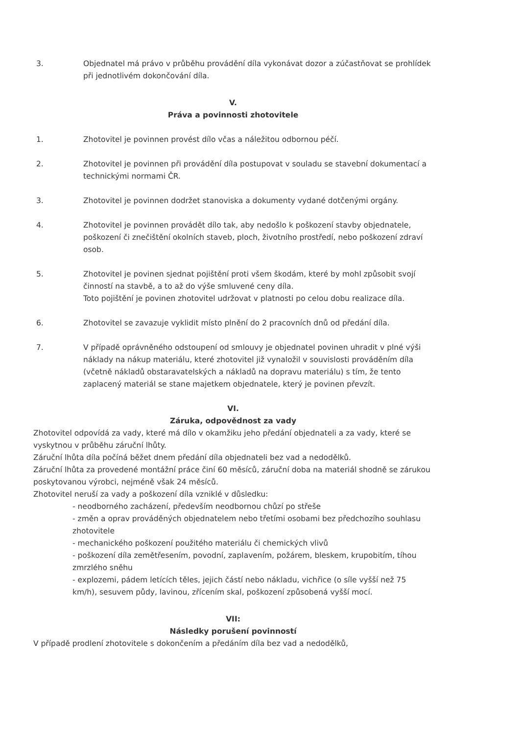3. Objednatel má právo v průběhu provádění díla vykonávat dozor a zúčastňovat se prohlídek při jednotlivém dokončování díla.
V.
Práva a povinnosti zhotovitele
1. Zhotovitel je povinnen provést dílo včas a náležitou odbornou péčí.
2. Zhotovitel je povinnen při provádění díla postupovat v souladu se stavební dokumentací a technickými normami ČR.
3. Zhotovitel je povinnen dodržet stanoviska a dokumenty vydané dotčenými orgány.
4. Zhotovitel je povinnen provádět dílo tak, aby nedošlo k poškození stavby objednatele, poškození či znečištění okolních staveb, ploch, životního prostředí, nebo poškození zdraví osob.
5. Zhotovitel je povinen sjednat pojištění proti všem škodám, které by mohl způsobit svojí činností na stavbě, a to až do výše smluvené ceny díla.
Toto pojištění je povinen zhotovitel udržovat v platnosti po celou dobu realizace díla.
6. Zhotovitel se zavazuje vyklidit místo plnění do 2 pracovních dnů od předání díla.
7. V případě oprávněného odstoupení od smlouvy je objednatel povinen uhradit v plné výši náklady na nákup materiálu, které zhotovitel již vynaložil v souvislosti prováděním díla (včetně nákladů obstaravatelských a nákladů na dopravu materiálu) s tím, že tento zaplacený materiál se stane majetkem objednatele, který je povinen převzít.
VI.
Záruka, odpovědnost za vady
Zhotovitel odpovídá za vady, které má dílo v okamžiku jeho předání objednateli a za vady, které se vyskytnou v průběhu záruční lhůty.
Záruční lhůta díla počíná běžet dnem předání díla objednateli bez vad a nedodělků.
Záruční lhůta za provedené montážní práce činí 60 měsíců, záruční doba na materiál shodně se zárukou poskytovanou výrobci, nejméně však 24 měsíců.
Zhotovitel neruší za vady a poškození díla vzniklé v důsledku:
- neodborného zacházení, především neodbornou chůzí po střeše
- změn a oprav prováděných objednatelem nebo třetími osobami bez předchozího souhlasu zhotovitele
- mechanického poškození použitého materiálu či chemických vlivů
- poškození díla zemětřesením, povodní, zaplavením, požárem, bleskem, krupobitím, tíhou zmrzlého sněhu
- explozemi, pádem letících těles, jejich částí nebo nákladu, vichřice (o síle vyšší než 75 km/h), sesuvem půdy, lavinou, zřícením skal, poškození způsobená vyšší mocí.
VII:
Následky porušení povinností
V případě prodlení zhotovitele s dokončením a předáním díla bez vad a nedodělků,